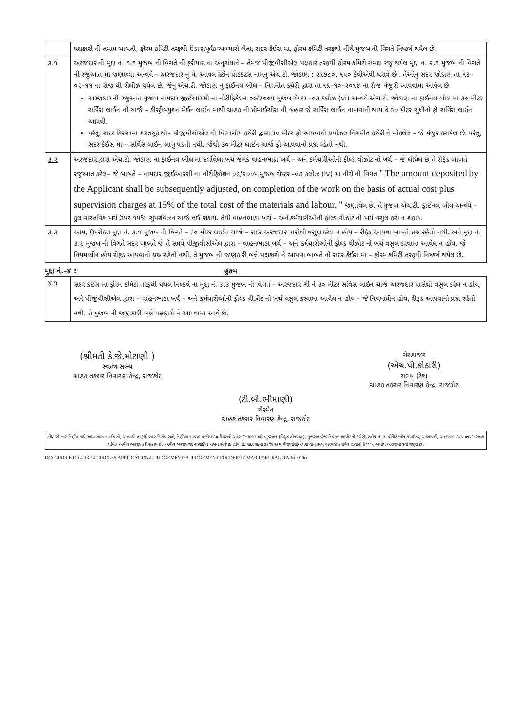| | પક્ષકારો ની તમામ બાબતો, ફોરમ કમિટી તરફથી ઉંડાણપૂર્વક અભ્યાસે લેતા, સદર કેઈસ મા, ફોરમ કમિટી તરફથી નીચે મુજબ ની વિગતે નિષ્કર્ષ થયેલ છે. |
| ૩.૧ | અરજદાર ની મુદ્દા નં. ૧.૧ મુજબ ની વિગતે ની ફરીયાદ ના અનુસંધાને – તેમજ પીજીવીસીએલ પક્ષકાર તરફથી ફોરમ કમિટી સમક્ષ રજુ થયેલ મુદ્દા ન. ૨.૧ મુજબ ની વિગતે ની રજુઆત મા જણાવ્યા અન્વયે – અરજદાર નુ મે. આવલ સ્ટોન પ્રોડકટસ નામનુ એચ.ટી. જોડાણ : ૨૬૭૮૦, ૧૫૦ કેવીએથી ધરાવે છે . તેઓનુ સદર જોડાણ તા.૧૭–૦૨–૧૧ ના રોજ થી રીલીઝ થયેલ છે. જેનુ એચ.ટી. જોડાણ નુ ફાઈનલ બીલ – નિગમીત કચેરી દ્વારા તા.૧૬–૧૦–૨૦૧૪ ના રોજ મંજુરી આપવામા આવેલ છે. અરજદાર ની રજુઆત મુજબ નામદાર જીઈઆરસી ના નોટીફિકેશન ૦૯/૨૦૦૫ મુજબ ચેપ્ટર –૦૩ કલોઝ (vi) અન્વયે એચ.ટી. જોડાણ ના ફાઈનલ બીલ મા ૩૦ મીટર સર્વિસ લાઈન નો ચાર્જ – ડીસ્ટ્રીબ્યુશન મેઈન લાઈન માથી ગ્રાહક ની પ્રીમાઈસીસ ની બહાર જે સર્વિસ લાઈન નાખવાની થાય તે ૩૦ મીટર સુધીનો ફ્રી સર્વિસ લાઈન આપવી. પરંતુ, સદર કિસ્સામા શરતચૂક થી– પીજીવીસીએલ ની વિભાગીય કચેરી દ્વારા ૩૦ મીટર ફ્રી આપવાની પ્રપોઝલ નિગમીત કચેરી ને મોકલેલ – જે મંજુર કરાયેલ છે. પરંતુ, સદર કેઈસ મા – સર્વિસ લાઈન લાગુ પડતી નથી. જેથી ૩૦ મીટર લાઈન ચાર્જ ફ્રી આપવાનો પ્રશ્ન રહેતો નથી. |
| ૩.૨ | અરજદાર દ્વારા એચ.ટી. જોડાણ ના ફાઈનલ બીલ મા દર્શાવેલા ખર્ચ જેમકે વાહનભાડા ખર્ચ – અને કર્મચારીઓની ફીલ્ડ વીઝીટ નો ખર્ચ – જે લીધેલ છે તે રીફંડ બાબતે રજુઆત કરેલ– જે બાબતે – નામદાર જીઈઆરસી ના નોટીફિકેશન ૦૯/૨૦૦૫ મુજબ ચેપ્ટર –૦૭ કલોઝ (iv) મા નીચે ની વિગત '' The amount deposited by the Applicant shall be subsequently adjusted, on completion of the work on the basis of actual cost plus supervision charges at 15% of the total cost of the materials and labour. '' જણાવેલ છે. તે મુજબ એચ.ટી. ફાઈનલ બીલ અન્વયે – કુલ વાસ્તવિક ખર્ચ ઉપર ૧૫% સુપરવિઝન ચાર્જ લઈ શકાય. તેથી વાહનભાડા ખર્ચ – અને કર્મચારીઓની ફીલ્ડ વીઝીટ નો ખર્ચ વસુલ કરી ન શકાય. |
| ૩.૩ | આમ, ઉપરોકત મુદ્દા નં. ૩.૧ મુજબ ની વિગતે – ૩૦ મીટર લાઈન ચાર્જ – સદર અરજદાર પાસેથી વસુલ કરેલ ન હોય – રીફંડ આપવા બાબતે પ્રશ્ન રહેતો નથી. અને મુદ્દા નં. ૩.૨ મુજબ ની વિગતે સદર બાબતે જે તે સમયે પીજીવીસીએલ દ્વારા – વાહનભાડા ખર્ચ – અને કર્મચારીઓની ફીલ્ડ વીઝીટ નો ખર્ચ વસુલ કરવામા આવેલ ન હોય, જે નિયમાધીન હોય રીફંડ આપવાનો પ્રશ્ન રહેતો નથી. તે મુજબ ની જાણકારી બન્ને પક્ષકારો ને આપવા બાબતે નો સદર કેઈસ મા – ફોરમ કમિટી તરફથી નિષ્કર્ષ થયેલ છે. |
મુદ્દા નં.–૪ : હુકમ
| ૪.૧ | સદર કેઈસ મા ફોરમ કમિટી તરફથી થયેલ નિષ્કર્ષ ના મુદ્દા નં. ૩.૩ મુજબ ની વિગતે – અરજદાર શ્રી ને ૩૦ મીટર સર્વિસ લાઈન ચાર્જ અરજદાર પાસેથી વસુલ કરેલ ન હોય, અને પીજીવીસીએલ દ્વારા – વાહનભાડા ખર્ચ – અને કર્મચારીઓની ફીલ્ડ વીઝીટ નો ખર્ચ વસુલ કરવામા આવેલ ન હોય – જે નિયમાધીન હોય, રીફંડ આપવાનો પ્રશ્ન રહેતો નથી. તે મુજબ ની જાણકારી બન્ને પક્ષકારો ને આપવામા આવે છે. |
(શ્રીમતી કે.જે.મોટાણી )
સ્વતંત્ર સભ્ય
ગ્રાહક તકરાર નિવારણ કેન્દ્ર, રાજકોટ
ગેરહાજર
(એચ.પી.કોઠારી)
સભ્ય (ટેક)
ગ્રાહક તકરાર નિવારણ કેન્દ્ર, રાજકોટ
(ટી.બી.ભીમાણી)
ચેરમેન
ગ્રાહક તકરાર નિવારણ કેન્દ્ર, રાજકોટ
નોંધ જો સદર નિર્ણય સાથે આપ સંમત ન હોય તો, આપ શ્રી તરફથી સદર નિર્ણય સામે, નિર્ણયપત્ર મળ્યા પછીનાં ૩૦ દિવસની અંદર, ''નામદાર ઓમ્બુડસમેન (વિદ્યુત લોકપાલ), ગુજરાત વીજ નિયંત્રક આયોગની કચેરી, બ્લોક નં. ૩, પોલિટેકનીક કંપાઉન્ડ, આંબાવાડી, અમદાવાદ-૩૮૦ ૦૧૫'' સમક્ષ લેખિત અપીલ અરજી કરી શકાય છે. અપીલ અરજી જો નાણાંકીય બાબત સંબંધક હોય તો, સદર રકમા ૩૩% રકમ પીજીવીસીએલમાં વાંધા સાથે ભરપાઈ કરાયેલ હોવાનો ઉલ્લેખ અપીલ અરજીમાં થવો જરૂરી છે.
D:\6 CIRCLE O-04 13-14 CIRCLES APPLICATION\U JUDGEMENT\A JUDGEMENT FOLDER\17 MAR 17\RURAL RAJKOT.doc